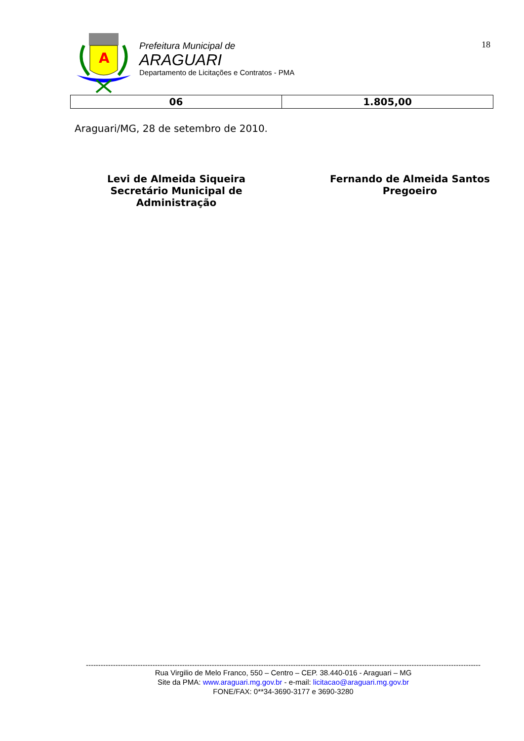A
Prefeitura Municipal de
ARAGUARI
Departamento de Licitações e Contratos - PMA
18
| 06 | 1.805,00 |
Araguari/MG, 28 de setembro de 2010.
Levi de Almeida Siqueira
Secretário Municipal de Administração
Fernando de Almeida Santos
Pregoeiro
----------------------------------------------------------------------------------------------------------------------------------------------------------------
Rua Virgilio de Melo Franco, 550 – Centro – CEP. 38.440-016 - Araguari – MG
Site da PMA: www.araguari.mg.gov.br - e-mail: licitacao@araguari.mg.gov.br
FONE/FAX: 0**34-3690-3177 e 3690-3280